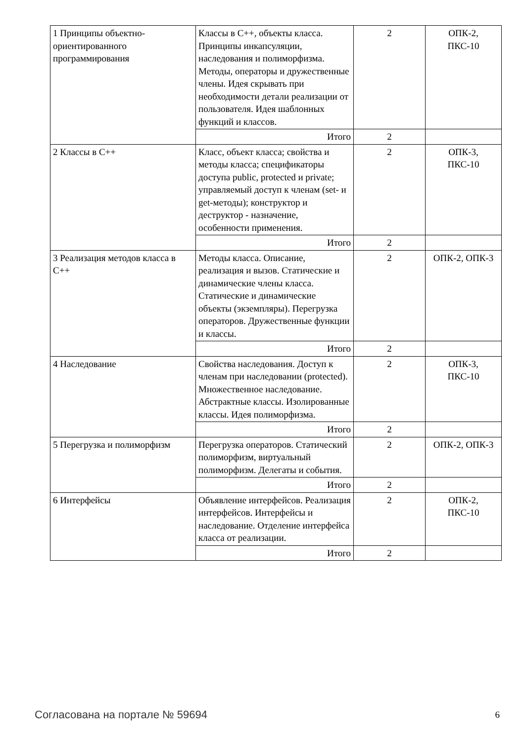| 1 Принципы объектно-ориентированного программирования | Классы в С++, объекты класса. Принципы инкапсуляции, наследования и полиморфизма. Методы, операторы и дружественные члены. Идея скрывать при необходимости детали реализации от пользователя. Идея шаблонных функций и классов. | 2 | ОПК-2, ПКС-10 |
| | Итого | 2 | |
| 2 Классы в С++ | Класс, объект класса; свойства и методы класса; спецификаторы доступа public, protected и private; управляемый доступ к членам (set- и get-методы); конструктор и деструктор - назначение, особенности применения. | 2 | ОПК-3, ПКС-10 |
| | Итого | 2 | |
| 3 Реализация методов класса в С++ | Методы класса. Описание, реализация и вызов. Статические и динамические члены класса. Статические и динамические объекты (экземпляры). Перегрузка операторов. Дружественные функции и классы. | 2 | ОПК-2, ОПК-3 |
| | Итого | 2 | |
| 4 Наследование | Свойства наследования. Доступ к членам при наследовании (protected). Множественное наследование. Абстрактные классы. Изолированные классы. Идея полиморфизма. | 2 | ОПК-3, ПКС-10 |
| | Итого | 2 | |
| 5 Перегрузка и полиморфизм | Перегрузка операторов. Статический полиморфизм, виртуальный полиморфизм. Делегаты и события. | 2 | ОПК-2, ОПК-3 |
| | Итого | 2 | |
| 6 Интерфейсы | Объявление интерфейсов. Реализация интерфейсов. Интерфейсы и наследование. Отделение интерфейса класса от реализации. | 2 | ОПК-2, ПКС-10 |
| | Итого | 2 | |
Согласована на портале № 59694 6